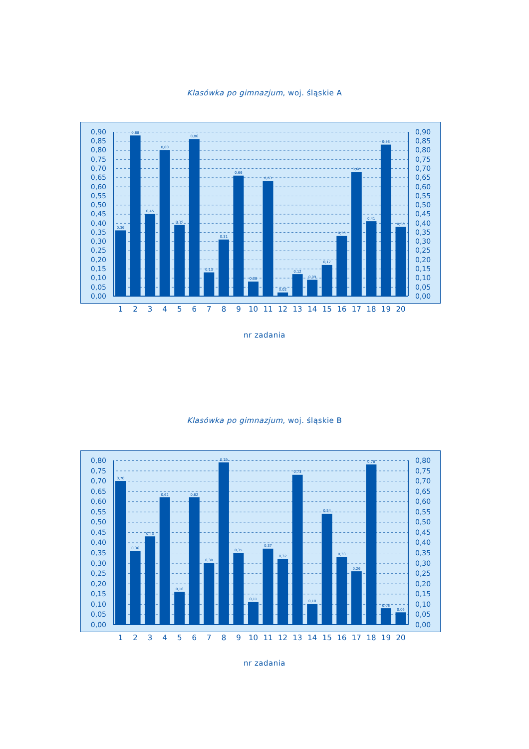Klasówka po gimnazjum, woj. śląskie A
0,90
0,85
0,80
0,75
0,70
0,65
0,60
0,55
0,50
0,45
0,40
0,35
0,30
0,25
0,20
0,15
0,10
0,05
0,00
0,36
0,88
0,45
0,80
0,39
0,86
0,13
0,31
0,66
0,08
0,63
0,02
0,12
0,09
0,17
0,33
0,68
0,41
0,83
0,38
0,90
0,85
0,80
0,75
0,70
0,65
0,60
0,55
0,50
0,45
0,40
0,35
0,30
0,25
0,20
0,15
0,10
0,05
0,00
1
2
3
4
5
6
7
8
9
10
11
12
13
14
15
16
17
18
19
20
nr zadania
Klasówka po gimnazjum, woj. śląskie B
0,80
0,75
0,70
0,65
0,60
0,55
0,50
0,45
0,40
0,35
0,30
0,25
0,20
0,15
0,10
0,05
0,00
0,70
0,36
0,43
0,62
0,16
0,62
0,30
0,79
0,35
0,11
0,37
0,32
0,73
0,10
0,54
0,33
0,26
0,78
0,08
0,06
0,80
0,75
0,70
0,65
0,60
0,55
0,50
0,45
0,40
0,35
0,30
0,25
0,20
0,15
0,10
0,05
0,00
1
2
3
4
5
6
7
8
9
10
11
12
13
14
15
16
17
18
19
20
nr zadania